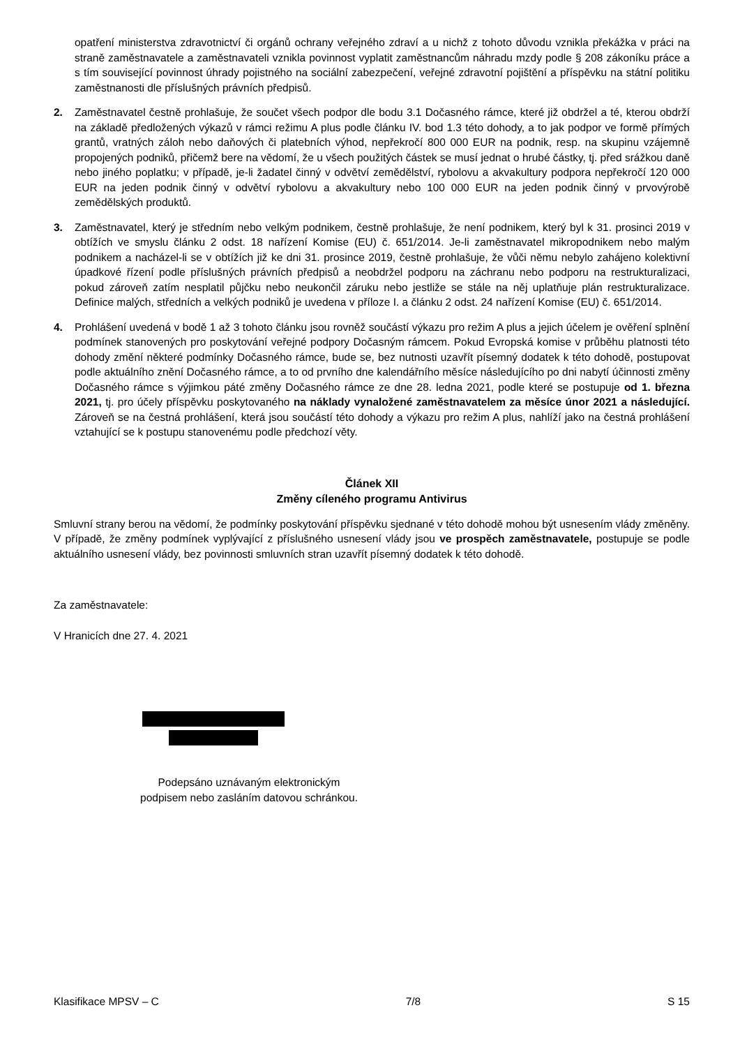opatření ministerstva zdravotnictví či orgánů ochrany veřejného zdraví a u nichž z tohoto důvodu vznikla překážka v práci na straně zaměstnavatele a zaměstnavateli vznikla povinnost vyplatit zaměstnancům náhradu mzdy podle § 208 zákoníku práce a s tím související povinnost úhrady pojistného na sociální zabezpečení, veřejné zdravotní pojištění a příspěvku na státní politiku zaměstnanosti dle příslušných právních předpisů.
2. Zaměstnavatel čestně prohlašuje, že součet všech podpor dle bodu 3.1 Dočasného rámce, které již obdržel a té, kterou obdrží na základě předložených výkazů v rámci režimu A plus podle článku IV. bod 1.3 této dohody, a to jak podpor ve formě přímých grantů, vratných záloh nebo daňových či platebních výhod, nepřekročí 800 000 EUR na podnik, resp. na skupinu vzájemně propojených podniků, přičemž bere na vědomí, že u všech použitých částek se musí jednat o hrubé částky, tj. před srážkou daně nebo jiného poplatku; v případě, je-li žadatel činný v odvětví zemědělství, rybolovu a akvakultury podpora nepřekročí 120 000 EUR na jeden podnik činný v odvětví rybolovu a akvakultury nebo 100 000 EUR na jeden podnik činný v prvovýrobě zemědělských produktů.
3. Zaměstnavatel, který je středním nebo velkým podnikem, čestně prohlašuje, že není podnikem, který byl k 31. prosinci 2019 v obtížích ve smyslu článku 2 odst. 18 nařízení Komise (EU) č. 651/2014. Je-li zaměstnavatel mikropodnikem nebo malým podnikem a nacházel-li se v obtížích již ke dni 31. prosince 2019, čestně prohlašuje, že vůči němu nebylo zahájeno kolektivní úpadkové řízení podle příslušných právních předpisů a neobdržel podporu na záchranu nebo podporu na restrukturalizaci, pokud zároveň zatím nesplatil půjčku nebo neukončil záruku nebo jestliže se stále na něj uplatňuje plán restrukturalizace. Definice malých, středních a velkých podniků je uvedena v příloze I. a článku 2 odst. 24 nařízení Komise (EU) č. 651/2014.
4. Prohlášení uvedená v bodě 1 až 3 tohoto článku jsou rovněž součástí výkazu pro režim A plus a jejich účelem je ověření splnění podmínek stanovených pro poskytování veřejné podpory Dočasným rámcem. Pokud Evropská komise v průběhu platnosti této dohody změní některé podmínky Dočasného rámce, bude se, bez nutnosti uzavřít písemný dodatek k této dohodě, postupovat podle aktuálního znění Dočasného rámce, a to od prvního dne kalendářního měsíce následujícího po dni nabytí účinnosti změny Dočasného rámce s výjimkou páté změny Dočasného rámce ze dne 28. ledna 2021, podle které se postupuje od 1. března 2021, tj. pro účely příspěvku poskytovaného na náklady vynaložené zaměstnavatelem za měsíce únor 2021 a následující. Zároveň se na čestná prohlášení, která jsou součástí této dohody a výkazu pro režim A plus, nahlíží jako na čestná prohlášení vztahující se k postupu stanovenému podle předchozí věty.
Článek XII
Změny cíleného programu Antivirus
Smluvní strany berou na vědomí, že podmínky poskytování příspěvku sjednané v této dohodě mohou být usnesením vlády změněny. V případě, že změny podmínek vyplývající z příslušného usnesení vlády jsou ve prospěch zaměstnavatele, postupuje se podle aktuálního usnesení vlády, bez povinnosti smluvních stran uzavřít písemný dodatek k této dohodě.
Za zaměstnavatele:
V Hranicích dne 27. 4. 2021
Podepsáno uznávaným elektronickým
podpisem nebo zasláním datovou schránkou.
Klasifikace MPSV – C 7/8 S 15